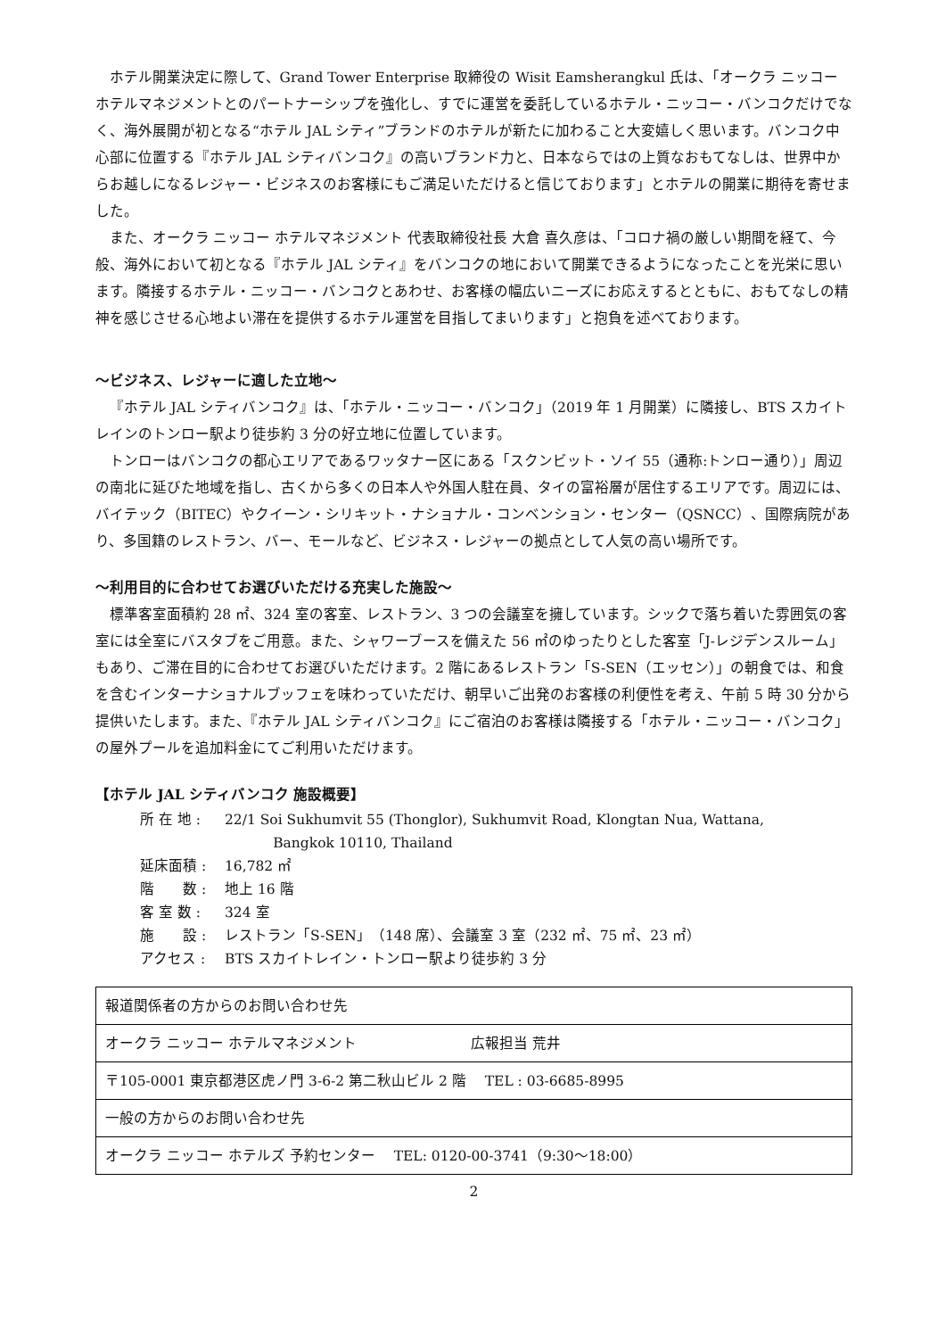ホテル開業決定に際して、Grand Tower Enterprise 取締役の Wisit Eamsherangkul 氏は、「オークラ ニッコー ホテルマネジメントとのパートナーシップを強化し、すでに運営を委託しているホテル・ニッコー・バンコクだけでなく、海外展開が初となる“ホテル JAL シティ”ブランドのホテルが新たに加わること大変嬉しく思います。バンコク中心部に位置する『ホテル JAL シティバンコク』の高いブランド力と、日本ならではの上質なおもてなしは、世界中からお越しになるレジャー・ビジネスのお客様にもご満足いただけると信じております」とホテルの開業に期待を寄せました。
また、オークラ ニッコー ホテルマネジメント 代表取締役社長 大倉 喜久彦は、「コロナ禍の厳しい期間を経て、今般、海外において初となる『ホテル JAL シティ』をバンコクの地において開業できるようになったことを光栄に思います。隣接するホテル・ニッコー・バンコクとあわせ、お客様の幅広いニーズにお応えするとともに、おもてなしの精神を感じさせる心地よい滞在を提供するホテル運営を目指してまいります」と抱負を述べております。
～ビジネス、レジャーに適した立地～
『ホテル JAL シティバンコク』は、「ホテル・ニッコー・バンコク」（2019 年 1 月開業）に隣接し、BTS スカイトレインのトンロー駅より徒歩約 3 分の好立地に位置しています。
トンローはバンコクの都心エリアであるワッタナー区にある「スクンビット・ソイ 55（通称:トンロー通り）」周辺の南北に延びた地域を指し、古くから多くの日本人や外国人駐在員、タイの富裕層が居住するエリアです。周辺には、バイテック（BITEC）やクイーン・シリキット・ナショナル・コンベンション・センター（QSNCC）、国際病院があり、多国籍のレストラン、バー、モールなど、ビジネス・レジャーの拠点として人気の高い場所です。
～利用目的に合わせてお選びいただける充実した施設～
標準客室面積約 28 ㎡、324 室の客室、レストラン、3 つの会議室を擁しています。シックで落ち着いた雰囲気の客室には全室にバスタブをご用意。また、シャワーブースを備えた 56 ㎡のゆったりとした客室「J-レジデンスルーム」もあり、ご滞在目的に合わせてお選びいただけます。2 階にあるレストラン「S-SEN（エッセン）」の朝食では、和食を含むインターナショナルブッフェを味わっていただけ、朝早いご出発のお客様の利便性を考え、午前 5 時 30 分から提供いたします。また、『ホテル JAL シティバンコク』にご宿泊のお客様は隣接する「ホテル・ニッコー・バンコク」の屋外プールを追加料金にてご利用いただけます。
【ホテル JAL シティバンコク 施設概要】
| 所 在 地 : | 22/1 Soi Sukhumvit 55 (Thonglor), Sukhumvit Road, Klongtan Nua, Wattana, Bangkok 10110, Thailand |
| 延床面積 : | 16,782 ㎡ |
| 階 数 : | 地上 16 階 |
| 客 室 数 : | 324 室 |
| 施 設 : | レストラン「S-SEN」（148 席）、会議室 3 室（232 ㎡、75 ㎡、23 ㎡） |
| アクセス : | BTS スカイトレイン・トンロー駅より徒歩約 3 分 |
| 報道関係者の方からのお問い合わせ先 |
| オークラ ニッコー ホテルマネジメント 広報担当 荒井 |
| 〒105-0001 東京都港区虎ノ門 3-6-2 第二秋山ビル 2 階 TEL : 03-6685-8995 |
| 一般の方からのお問い合わせ先 |
| オークラ ニッコー ホテルズ 予約センター TEL: 0120-00-3741（9:30～18:00） |
2